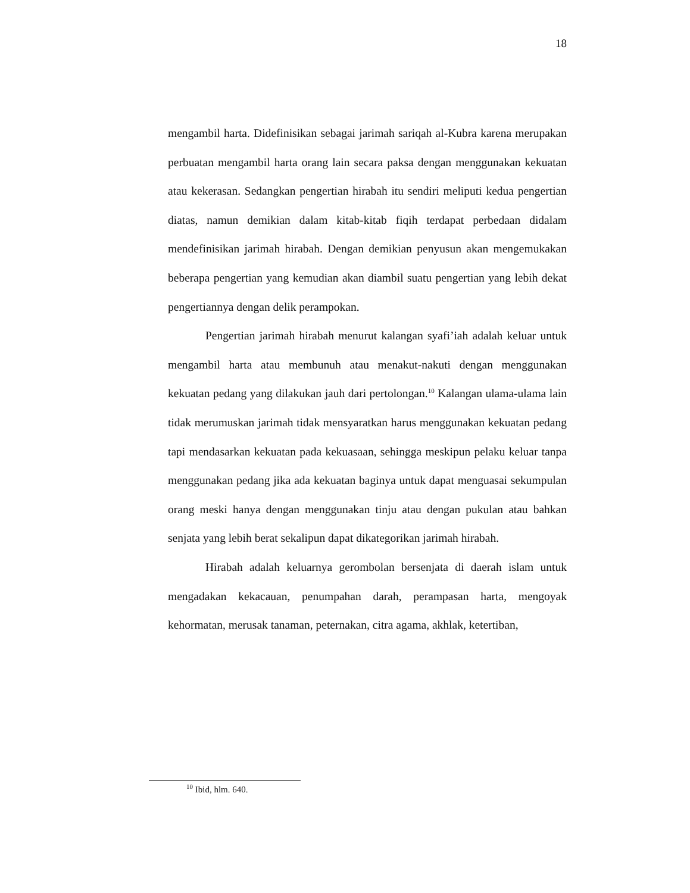18
mengambil harta. Didefinisikan sebagai jarimah sariqah al-Kubra karena merupakan perbuatan mengambil harta orang lain secara paksa dengan menggunakan kekuatan atau kekerasan. Sedangkan pengertian hirabah itu sendiri meliputi kedua pengertian diatas, namun demikian dalam kitab-kitab fiqih terdapat perbedaan didalam mendefinisikan jarimah hirabah. Dengan demikian penyusun akan mengemukakan beberapa pengertian yang kemudian akan diambil suatu pengertian yang lebih dekat pengertiannya dengan delik perampokan.
Pengertian jarimah hirabah menurut kalangan syafi’iah adalah keluar untuk mengambil harta atau membunuh atau menakut-nakuti dengan menggunakan kekuatan pedang yang dilakukan jauh dari pertolongan.<sup>10</sup> Kalangan ulama-ulama lain tidak merumuskan jarimah tidak mensyaratkan harus menggunakan kekuatan pedang tapi mendasarkan kekuatan pada kekuasaan, sehingga meskipun pelaku keluar tanpa menggunakan pedang jika ada kekuatan baginya untuk dapat menguasai sekumpulan orang meski hanya dengan menggunakan tinju atau dengan pukulan atau bahkan senjata yang lebih berat sekalipun dapat dikategorikan jarimah hirabah.
Hirabah adalah keluarnya gerombolan bersenjata di daerah islam untuk mengadakan kekacauan, penumpahan darah, perampasan harta, mengoyak kehormatan, merusak tanaman, peternakan, citra agama, akhlak, ketertiban,
<sup>10</sup> Ibid, hlm. 640.